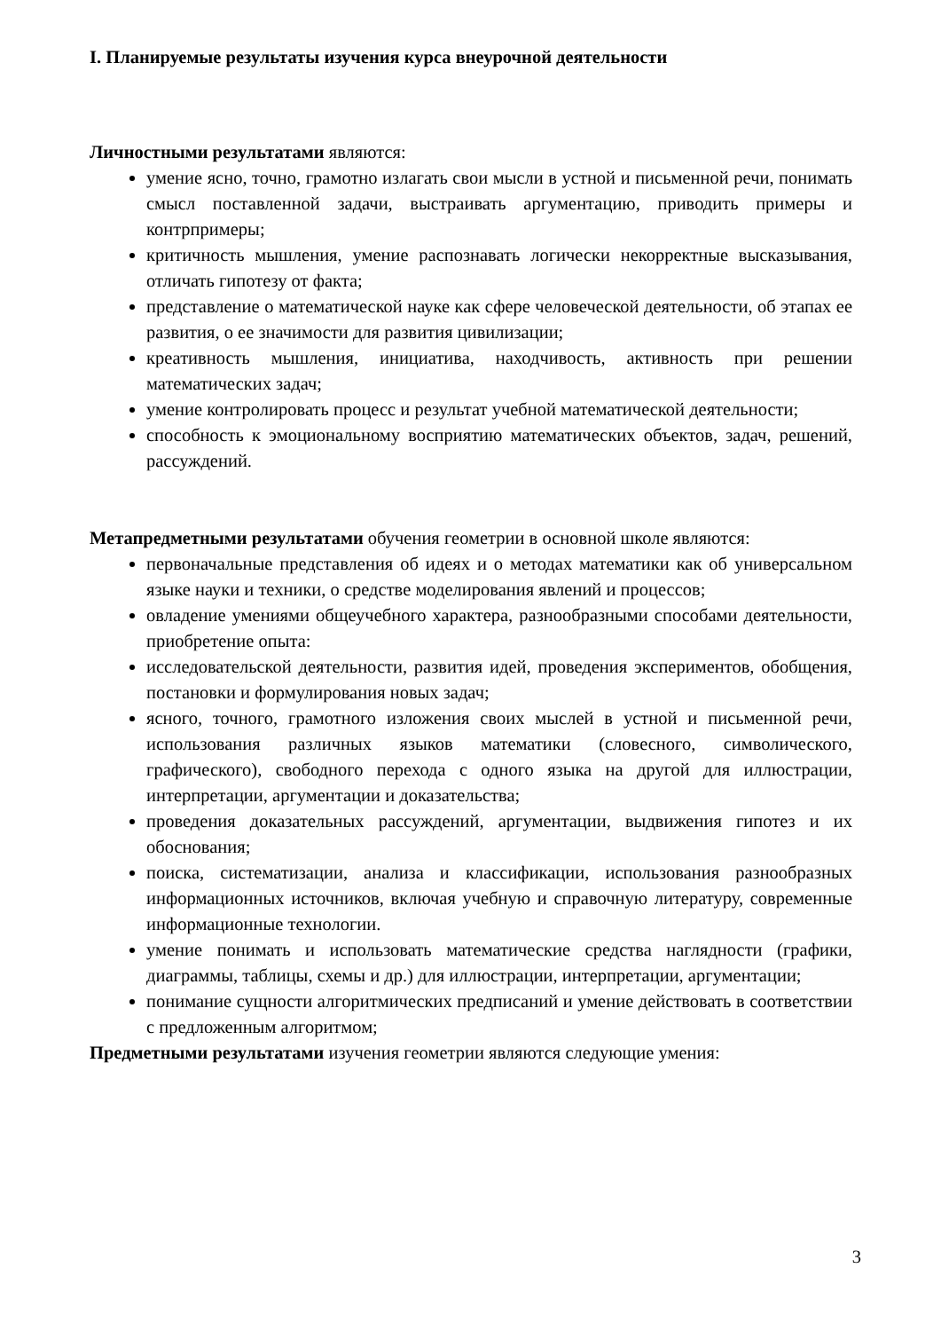I. Планируемые результаты изучения курса внеурочной деятельности
Личностными результатами являются:
умение ясно, точно, грамотно излагать свои мысли в устной и письменной речи, понимать смысл поставленной задачи, выстраивать аргументацию, приводить примеры и контрпримеры;
критичность мышления, умение распознавать логически некорректные высказывания, отличать гипотезу от факта;
представление о математической науке как сфере человеческой деятельности, об этапах ее развития, о ее значимости для развития цивилизации;
креативность мышления, инициатива, находчивость, активность при решении математических задач;
умение контролировать процесс и результат учебной математической деятельности;
способность к эмоциональному восприятию математических объектов, задач, решений, рассуждений.
Метапредметными результатами обучения геометрии в основной школе являются:
первоначальные представления об идеях и о методах математики как об универсальном языке науки и техники, о средстве моделирования явлений и процессов;
овладение умениями общеучебного характера, разнообразными способами деятельности, приобретение опыта:
исследовательской деятельности, развития идей, проведения экспериментов, обобщения, постановки и формулирования новых задач;
ясного, точного, грамотного изложения своих мыслей в устной и письменной речи, использования различных языков математики (словесного, символического, графического), свободного перехода с одного языка на другой для иллюстрации, интерпретации, аргументации и доказательства;
проведения доказательных рассуждений, аргументации, выдвижения гипотез и их обоснования;
поиска, систематизации, анализа и классификации, использования разнообразных информационных источников, включая учебную и справочную литературу, современные информационные технологии.
умение понимать и использовать математические средства наглядности (графики, диаграммы, таблицы, схемы и др.) для иллюстрации, интерпретации, аргументации;
понимание сущности алгоритмических предписаний и умение действовать в соответствии с предложенным алгоритмом;
Предметными результатами изучения геометрии являются следующие умения:
3